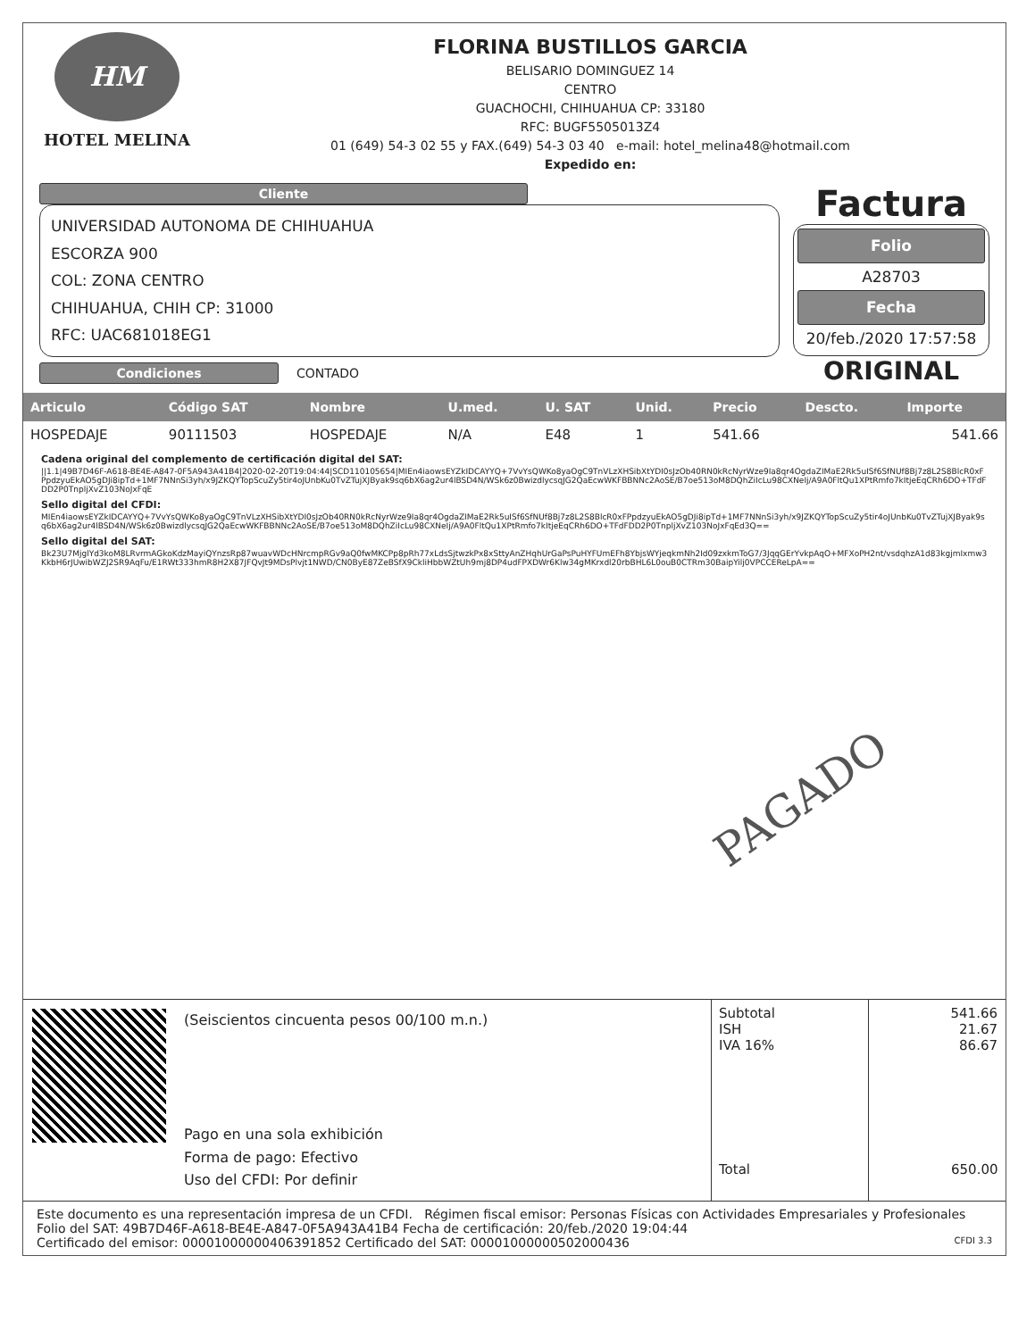HM
HOTEL MELINA
FLORINA BUSTILLOS GARCIA
BELISARIO DOMINGUEZ 14
CENTRO
GUACHOCHI, CHIHUAHUA CP: 33180
RFC: BUGF5505013Z4
01 (649) 54-3 02 55 y FAX.(649) 54-3 03 40 e-mail: hotel_melina48@hotmail.com
Expedido en:
Cliente
UNIVERSIDAD AUTONOMA DE CHIHUAHUA
ESCORZA 900
COL: ZONA CENTRO
CHIHUAHUA, CHIH CP: 31000
RFC: UAC681018EG1
Condiciones
CONTADO
Factura
Folio
A28703
Fecha
20/feb./2020 17:57:58
ORIGINAL
| Articulo | Código SAT | Nombre | U.med. | U. SAT | Unid. | Precio | Descto. | Importe |
| --- | --- | --- | --- | --- | --- | --- | --- | --- |
| HOSPEDAJE | 90111503 | HOSPEDAJE | N/A | E48 | 1 | 541.66 | | 541.66 |
Cadena original del complemento de certificación digital del SAT:
||1.1|49B7D46F-A618-BE4E-A847-0F5A943A41B4|2020-02-20T19:04:44|SCD110105654|MIEn4iaowsEYZkIDCAYYQ+7VvYsQWKo8yaOgC9TnVLzXHSibXtYDI0sJzOb40RN0kRcNyrWze9Ia8qr4OgdaZIMaE2Rk5uISf6SfNUf8Bj7z8L2S8BlcR0xFPpdzyuEkAO5gDJi8ipTd+1MF7NNnSi3yh/x9JZKQYTopScuZy5tir4oJUnbKu0TvZTujXJByak9sq6bX6ag2ur4lBSD4N/WSk6z0BwizdlycsqJG2QaEcwWKFBBNNc2AoSE/B7oe513oM8DQhZiIcLu98CXNeIj/A9A0FltQu1XPtRmfo7kItjeEqCRh6DO+TFdFDD2P0TnpljXvZ103NoJxFqE
Sello digital del CFDI:
MIEn4iaowsEYZkIDCAYYQ+7VvYsQWKo8yaOgC9TnVLzXHSibXtYDI0sJzOb40RN0kRcNyrWze9Ia8qr4OgdaZIMaE2Rk5uISf6SfNUf8Bj7z8L2S8BlcR0xFPpdzyuEkAO5gDJi8ipTd+1MF7NNnSi3yh/x9JZKQYTopScuZy5tir4oJUnbKu0TvZTujXJByak9sq6bX6ag2ur4lBSD4N/WSk6z0BwizdlycsqJG2QaEcwWKFBBNNc2AoSE/B7oe513oM8DQhZiIcLu98CXNeIj/A9A0FltQu1XPtRmfo7kItjeEqCRh6DO+TFdFDD2P0TnpljXvZ103NoJxFqEd3Q==
Sello digital del SAT:
Bk23U7MjglYd3koM8LRvrmAGkoKdzMayiQYnzsRp87wuavWDcHNrcmpRGv9aQ0fwMKCPp8pRh77xLdsSjtwzkPx8xSttyAnZHqhUrGaPsPuHYFUmEFh8YbjsWYjeqkmNh2Id09zxkmToG7/3JqqGErYvkpAqO+MFXoPH2nt/vsdqhzA1d83kgjmIxmw3KkbH6rJUwibWZJ2SR9AqFu/E1RWt333hmR8H2X87JFQvJt9MDsPlvjt1NWD/CN0ByE87ZeBSfX9CkliHbbWZtUh9mj8DP4udFPXDWr6Klw34gMKrxdl20rbBHL6L0ouB0CTRm30BaipYilj0VPCCEReLpA==
PAGADO
(Seiscientos cincuenta pesos 00/100 m.n.)
Pago en una sola exhibición
Forma de pago: Efectivo
Uso del CFDI: Por definir
| Subtotal ISH IVA 16% | 541.66 21.67 86.67 |
| Total | 650.00 |
Este documento es una representación impresa de un CFDI. Régimen fiscal emisor: Personas Físicas con Actividades Empresariales y Profesionales
Folio del SAT: 49B7D46F-A618-BE4E-A847-0F5A943A41B4 Fecha de certificación: 20/feb./2020 19:04:44
Certificado del emisor: 00001000000406391852 Certificado del SAT: 00001000000502000436 CFDI 3.3